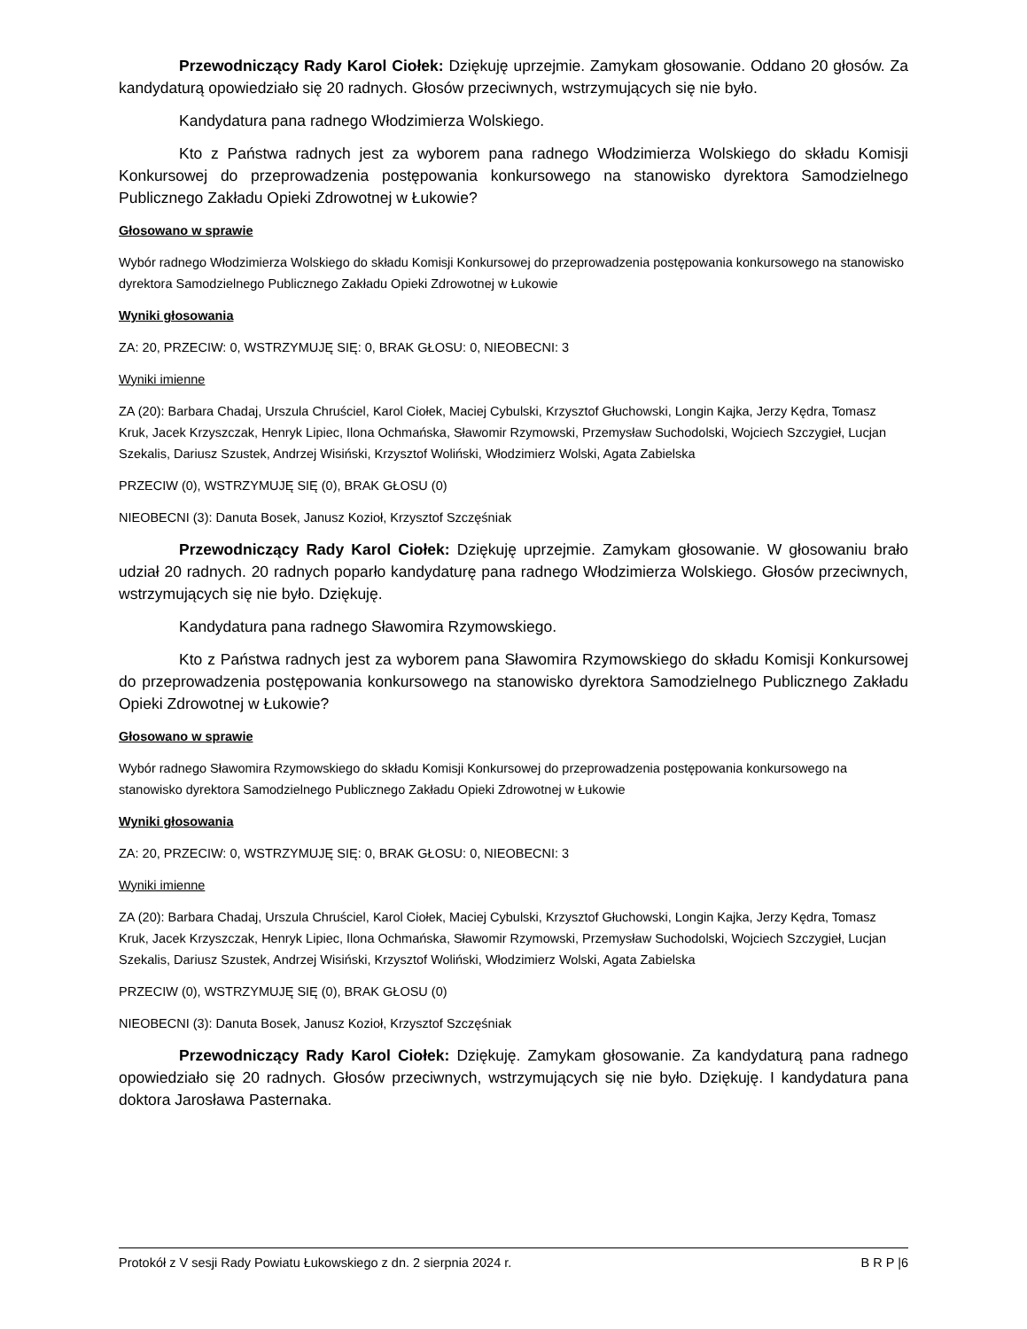Przewodniczący Rady Karol Ciołek: Dziękuję uprzejmie. Zamykam głosowanie. Oddano 20 głosów. Za kandydaturą opowiedziało się 20 radnych. Głosów przeciwnych, wstrzymujących się nie było.
Kandydatura pana radnego Włodzimierza Wolskiego.
Kto z Państwa radnych jest za wyborem pana radnego Włodzimierza Wolskiego do składu Komisji Konkursowej do przeprowadzenia postępowania konkursowego na stanowisko dyrektora Samodzielnego Publicznego Zakładu Opieki Zdrowotnej w Łukowie?
Głosowano w sprawie
Wybór radnego Włodzimierza Wolskiego do składu Komisji Konkursowej do przeprowadzenia postępowania konkursowego na stanowisko dyrektora Samodzielnego Publicznego Zakładu Opieki Zdrowotnej w Łukowie
Wyniki głosowania
ZA: 20, PRZECIW: 0, WSTRZYMUJĘ SIĘ: 0, BRAK GŁOSU: 0, NIEOBECNI: 3
Wyniki imienne
ZA (20): Barbara Chadaj, Urszula Chruściel, Karol Ciołek, Maciej Cybulski, Krzysztof Głuchowski, Longin Kajka, Jerzy Kędra, Tomasz Kruk, Jacek Krzyszczak, Henryk Lipiec, Ilona Ochmańska, Sławomir Rzymowski, Przemysław Suchodolski, Wojciech Szczygieł, Lucjan Szekalis, Dariusz Szustek, Andrzej Wisiński, Krzysztof Woliński, Włodzimierz Wolski, Agata Zabielska
PRZECIW (0), WSTRZYMUJĘ SIĘ (0), BRAK GŁOSU (0)
NIEOBECNI (3): Danuta Bosek, Janusz Kozioł, Krzysztof Szczęśniak
Przewodniczący Rady Karol Ciołek: Dziękuję uprzejmie. Zamykam głosowanie. W głosowaniu brało udział 20 radnych. 20 radnych poparło kandydaturę pana radnego Włodzimierza Wolskiego. Głosów przeciwnych, wstrzymujących się nie było. Dziękuję.
Kandydatura pana radnego Sławomira Rzymowskiego.
Kto z Państwa radnych jest za wyborem pana Sławomira Rzymowskiego do składu Komisji Konkursowej do przeprowadzenia postępowania konkursowego na stanowisko dyrektora Samodzielnego Publicznego Zakładu Opieki Zdrowotnej w Łukowie?
Głosowano w sprawie
Wybór radnego Sławomira Rzymowskiego do składu Komisji Konkursowej do przeprowadzenia postępowania konkursowego na stanowisko dyrektora Samodzielnego Publicznego Zakładu Opieki Zdrowotnej w Łukowie
Wyniki głosowania
ZA: 20, PRZECIW: 0, WSTRZYMUJĘ SIĘ: 0, BRAK GŁOSU: 0, NIEOBECNI: 3
Wyniki imienne
ZA (20): Barbara Chadaj, Urszula Chruściel, Karol Ciołek, Maciej Cybulski, Krzysztof Głuchowski, Longin Kajka, Jerzy Kędra, Tomasz Kruk, Jacek Krzyszczak, Henryk Lipiec, Ilona Ochmańska, Sławomir Rzymowski, Przemysław Suchodolski, Wojciech Szczygieł, Lucjan Szekalis, Dariusz Szustek, Andrzej Wisiński, Krzysztof Woliński, Włodzimierz Wolski, Agata Zabielska
PRZECIW (0), WSTRZYMUJĘ SIĘ (0), BRAK GŁOSU (0)
NIEOBECNI (3): Danuta Bosek, Janusz Kozioł, Krzysztof Szczęśniak
Przewodniczący Rady Karol Ciołek: Dziękuję. Zamykam głosowanie. Za kandydaturą pana radnego opowiedziało się 20 radnych. Głosów przeciwnych, wstrzymujących się nie było. Dziękuję. I kandydatura pana doktora Jarosława Pasternaka.
Protokół z V sesji Rady Powiatu Łukowskiego z dn. 2 sierpnia 2024 r. B R P |6